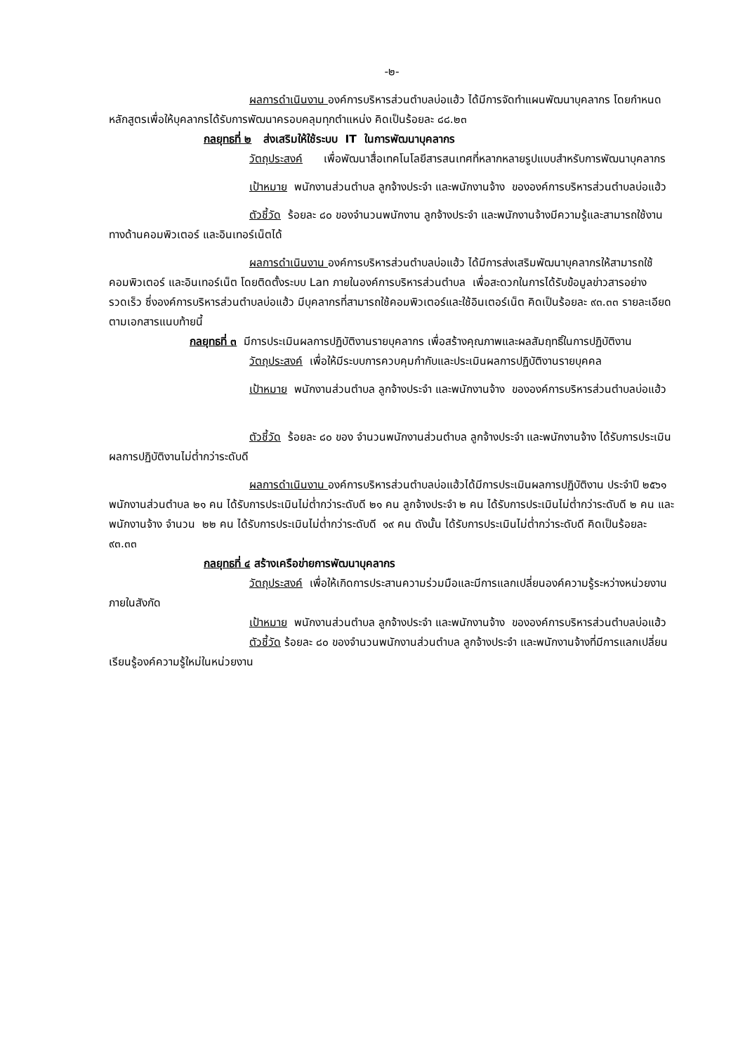-๒-
ผลการดำเนินงาน องค์การบริหารส่วนตำบลบ่อแฮ้ว ได้มีการจัดทำแผนพัฒนาบุคลากร โดยกำหนดหลักสูตรเพื่อให้บุคลากรได้รับการพัฒนาครอบคลุมทุกตำแหน่ง คิดเป็นร้อยละ ๘๘.๒๓
กลยุทธที่ ๒ ส่งเสริมให้ใช้ระบบ IT ในการพัฒนาบุคลากร
วัตถุประสงค์ เพื่อพัฒนาสื่อเทคโนโลยีสารสนเทศที่หลากหลายรูปแบบสำหรับการพัฒนาบุคลากร
เป้าหมาย พนักงานส่วนตำบล ลูกจ้างประจำ และพนักงานจ้าง ขององค์การบริหารส่วนตำบลบ่อแฮ้ว
ตัวชี้วัด ร้อยละ ๘๐ ของจำนวนพนักงาน ลูกจ้างประจำ และพนักงานจ้างมีความรู้และสามารถใช้งานทางด้านคอมพิวเตอร์ และอินเทอร์เน็ตได้
ผลการดำเนินงาน องค์การบริหารส่วนตำบลบ่อแฮ้ว ได้มีการส่งเสริมพัฒนาบุคลากรให้สามารถใช้คอมพิวเตอร์ และอินเทอร์เน็ต โดยติดตั้งระบบ Lan ภายในองค์การบริหารส่วนตำบล เพื่อสะดวกในการได้รับข้อมูลข่าวสารอย่างรวดเร็ว ซึ่งองค์การบริหารส่วนตำบลบ่อแฮ้ว มีบุคลากรที่สามารถใช้คอมพิวเตอร์และใช้อินเตอร์เน็ต คิดเป็นร้อยละ ๙๓.๓๓ รายละเอียดตามเอกสารแนบท้ายนี้
กลยุทธที่ ๓ มีการประเมินผลการปฏิบัติงานรายบุคลากร เพื่อสร้างคุณภาพและผลสัมฤทธิ์ในการปฏิบัติงาน
วัตถุประสงค์ เพื่อให้มีระบบการควบคุมกำกับและประเมินผลการปฏิบัติงานรายบุคคล
เป้าหมาย พนักงานส่วนตำบล ลูกจ้างประจำ และพนักงานจ้าง ขององค์การบริหารส่วนตำบลบ่อแฮ้ว
ตัวชี้วัด ร้อยละ ๘๐ ของ จำนวนพนักงานส่วนตำบล ลูกจ้างประจำ และพนักงานจ้าง ได้รับการประเมินผลการปฏิบัติงานไม่ต่ำกว่าระดับดี
ผลการดำเนินงาน องค์การบริหารส่วนตำบลบ่อแฮ้วได้มีการประเมินผลการปฏิบัติงาน ประจำปี ๒๕๖๑ พนักงานส่วนตำบล ๒๑ คน ได้รับการประเมินไม่ต่ำกว่าระดับดี ๒๑ คน ลูกจ้างประจำ ๒ คน ได้รับการประเมินไม่ต่ำกว่าระดับดี ๒ คน และพนักงานจ้าง จำนวน ๒๒ คน ได้รับการประเมินไม่ต่ำกว่าระดับดี ๑๙ คน ดังนั้น ได้รับการประเมินไม่ต่ำกว่าระดับดี คิดเป็นร้อยละ ๙๓.๓๓
กลยุทธที่ ๔ สร้างเครือข่ายการพัฒนาบุคลากร
วัตถุประสงค์ เพื่อให้เกิดการประสานความร่วมมือและมีการแลกเปลี่ยนองค์ความรู้ระหว่างหน่วยงานภายในสังกัด
เป้าหมาย พนักงานส่วนตำบล ลูกจ้างประจำ และพนักงานจ้าง ขององค์การบริหารส่วนตำบลบ่อแฮ้ว
ตัวชี้วัด ร้อยละ ๘๐ ของจำนวนพนักงานส่วนตำบล ลูกจ้างประจำ และพนักงานจ้างที่มีการแลกเปลี่ยนเรียนรู้องค์ความรู้ใหม่ในหน่วยงาน